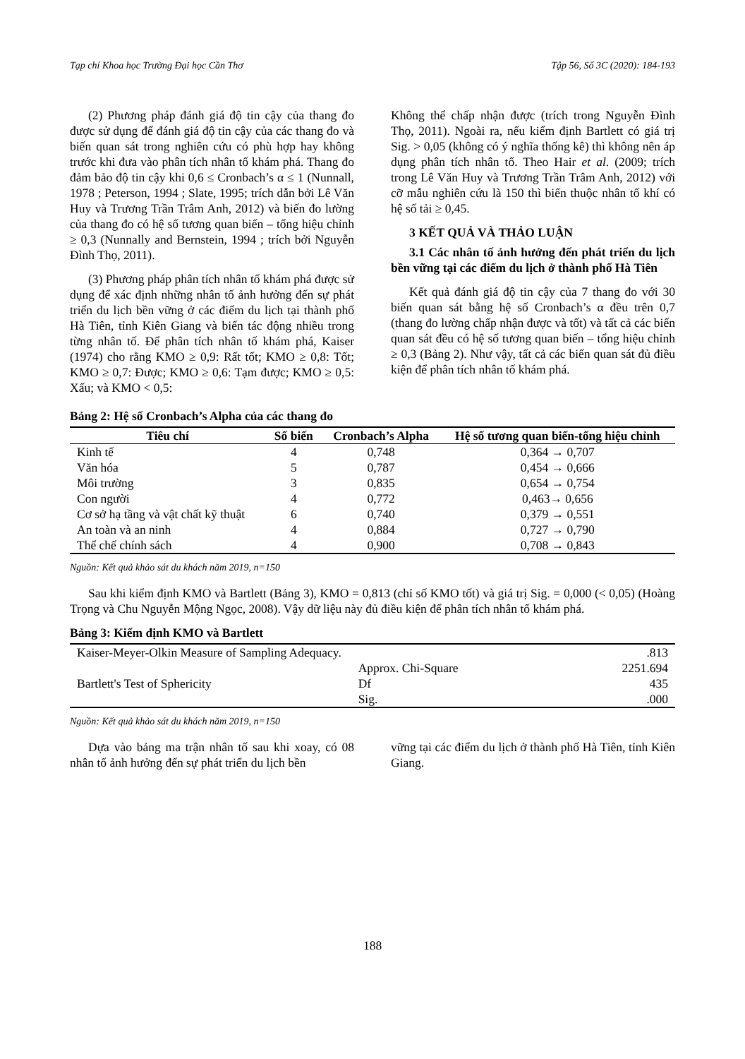Tạp chí Khoa học Trường Đại học Cần Thơ Tập 56, Số 3C (2020): 184-193
(2) Phương pháp đánh giá độ tin cậy của thang đo được sử dụng để đánh giá độ tin cậy của các thang đo và biến quan sát trong nghiên cứu có phù hợp hay không trước khi đưa vào phân tích nhân tố khám phá. Thang đo đảm bảo độ tin cậy khi 0,6 ≤ Cronbach’s α ≤ 1 (Nunnall, 1978 ; Peterson, 1994 ; Slate, 1995; trích dẫn bởi Lê Văn Huy và Trương Trần Trâm Anh, 2012) và biến đo lường của thang đo có hệ số tương quan biến – tổng hiệu chỉnh ≥ 0,3 (Nunnally and Bernstein, 1994 ; trích bởi Nguyễn Đình Thọ, 2011).
(3) Phương pháp phân tích nhân tố khám phá được sử dụng để xác định những nhân tố ảnh hưởng đến sự phát triển du lịch bền vững ở các điểm du lịch tại thành phố Hà Tiên, tỉnh Kiên Giang và biến tác động nhiều trong từng nhân tố. Để phân tích nhân tố khám phá, Kaiser (1974) cho rằng KMO ≥ 0,9: Rất tốt; KMO ≥ 0,8: Tốt; KMO ≥ 0,7: Được; KMO ≥ 0,6: Tạm được; KMO ≥ 0,5: Xấu; và KMO < 0,5:
Không thể chấp nhận được (trích trong Nguyễn Đình Thọ, 2011). Ngoài ra, nếu kiểm định Bartlett có giá trị Sig. > 0,05 (không có ý nghĩa thống kê) thì không nên áp dụng phân tích nhân tố. Theo Hair et al. (2009; trích trong Lê Văn Huy và Trương Trần Trâm Anh, 2012) với cỡ mẫu nghiên cứu là 150 thì biến thuộc nhân tố khí có hệ số tải ≥ 0,45.
3 KẾT QUẢ VÀ THẢO LUẬN
3.1 Các nhân tố ảnh hưởng đến phát triển du lịch bền vững tại các điểm du lịch ở thành phố Hà Tiên
Kết quả đánh giá độ tin cậy của 7 thang đo với 30 biến quan sát bằng hệ số Cronbach’s α đều trên 0,7 (thang đo lường chấp nhận được và tốt) và tất cả các biến quan sát đều có hệ số tương quan biến – tổng hiệu chỉnh ≥ 0,3 (Bảng 2). Như vậy, tất cả các biến quan sát đủ điều kiện để phân tích nhân tố khám phá.
Bảng 2: Hệ số Cronbach’s Alpha của các thang đo
| Tiêu chí | Số biến | Cronbach’s Alpha | Hệ số tương quan biến-tổng hiệu chỉnh |
| --- | --- | --- | --- |
| Kinh tế | 4 | 0,748 | 0,364 → 0,707 |
| Văn hóa | 5 | 0,787 | 0,454 → 0,666 |
| Môi trường | 3 | 0,835 | 0,654 → 0,754 |
| Con người | 4 | 0,772 | 0,463→ 0,656 |
| Cơ sở hạ tầng và vật chất kỹ thuật | 6 | 0,740 | 0,379 → 0,551 |
| An toàn và an ninh | 4 | 0,884 | 0,727 → 0,790 |
| Thể chế chính sách | 4 | 0,900 | 0,708 → 0,843 |
Nguồn: Kết quả khảo sát du khách năm 2019, n=150
Sau khi kiểm định KMO và Bartlett (Bảng 3), KMO = 0,813 (chỉ số KMO tốt) và giá trị Sig. = 0,000 (< 0,05) (Hoàng Trọng và Chu Nguyễn Mộng Ngọc, 2008). Vậy dữ liệu này đủ điều kiện để phân tích nhân tố khám phá.
Bảng 3: Kiểm định KMO và Bartlett
| Kaiser-Meyer-Olkin Measure of Sampling Adequacy. | | .813 |
| Bartlett's Test of Sphericity | Approx. Chi-Square | 2251.694 |
| | Df | 435 |
| | Sig. | .000 |
Nguồn: Kết quả khảo sát du khách năm 2019, n=150
Dựa vào bảng ma trận nhân tố sau khi xoay, có 08 nhân tố ảnh hưởng đến sự phát triển du lịch bền
vững tại các điểm du lịch ở thành phố Hà Tiên, tỉnh Kiên Giang.
188